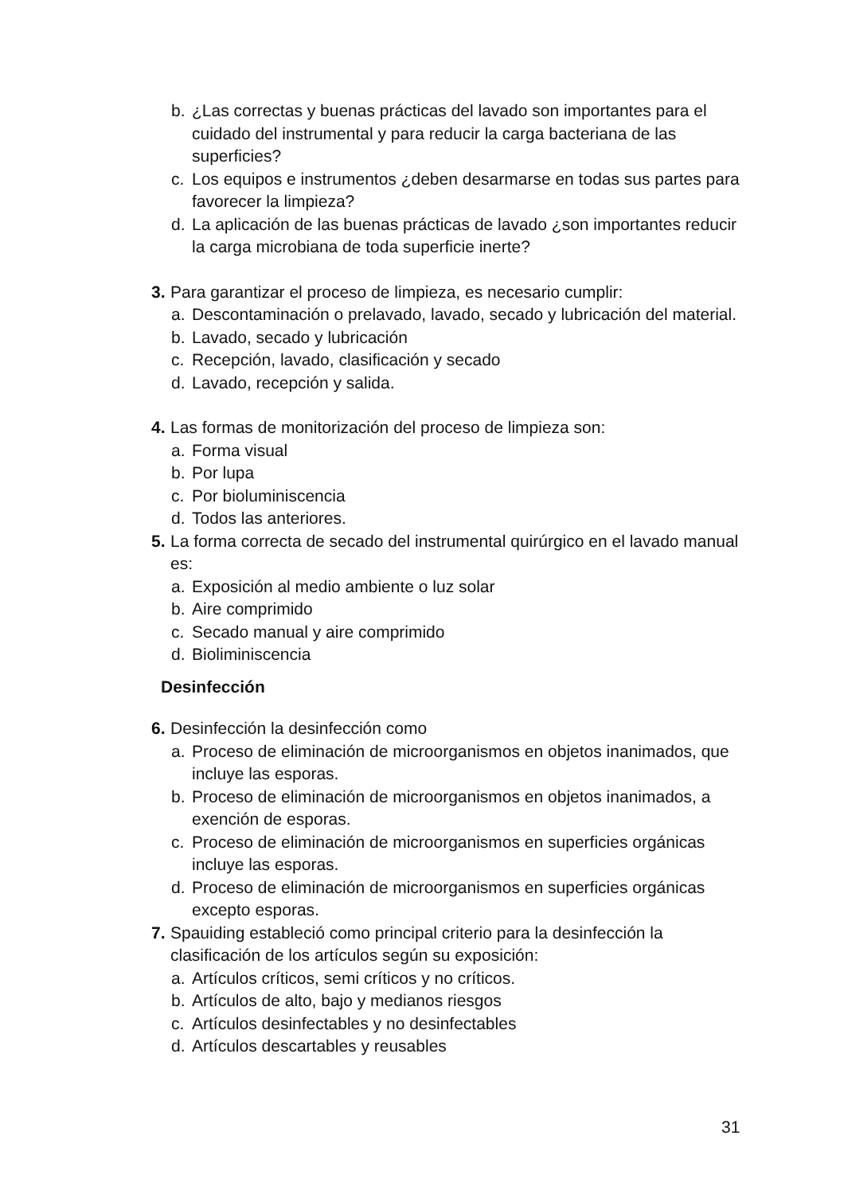b. ¿Las correctas y buenas prácticas del lavado son importantes para el cuidado del instrumental y para reducir la carga bacteriana de las superficies?
c. Los equipos e instrumentos ¿deben desarmarse en todas sus partes para favorecer la limpieza?
d. La aplicación de las buenas prácticas de lavado ¿son importantes reducir la carga microbiana de toda superficie inerte?
3. Para garantizar el proceso de limpieza, es necesario cumplir:
a. Descontaminación o prelavado, lavado, secado y lubricación del material.
b. Lavado, secado y lubricación
c. Recepción, lavado, clasificación y secado
d. Lavado, recepción y salida.
4. Las formas de monitorización del proceso de limpieza son:
a. Forma visual
b. Por lupa
c. Por bioluminiscencia
d. Todos las anteriores.
5. La forma correcta de secado del instrumental quirúrgico en el lavado manual es:
a. Exposición al medio ambiente o luz solar
b. Aire comprimido
c. Secado manual y aire comprimido
d. Bioliminiscencia
Desinfección
6. Desinfección la desinfección como
a. Proceso de eliminación de microorganismos en objetos inanimados, que incluye las esporas.
b. Proceso de eliminación de microorganismos en objetos inanimados, a exención de esporas.
c. Proceso de eliminación de microorganismos en superficies orgánicas incluye las esporas.
d. Proceso de eliminación de microorganismos en superficies orgánicas excepto esporas.
7. Spauiding estableció como principal criterio para la desinfección la clasificación de los artículos según su exposición:
a. Artículos críticos, semi críticos y no críticos.
b. Artículos de alto, bajo y medianos riesgos
c. Artículos desinfectables y no desinfectables
d. Artículos descartables y reusables
31